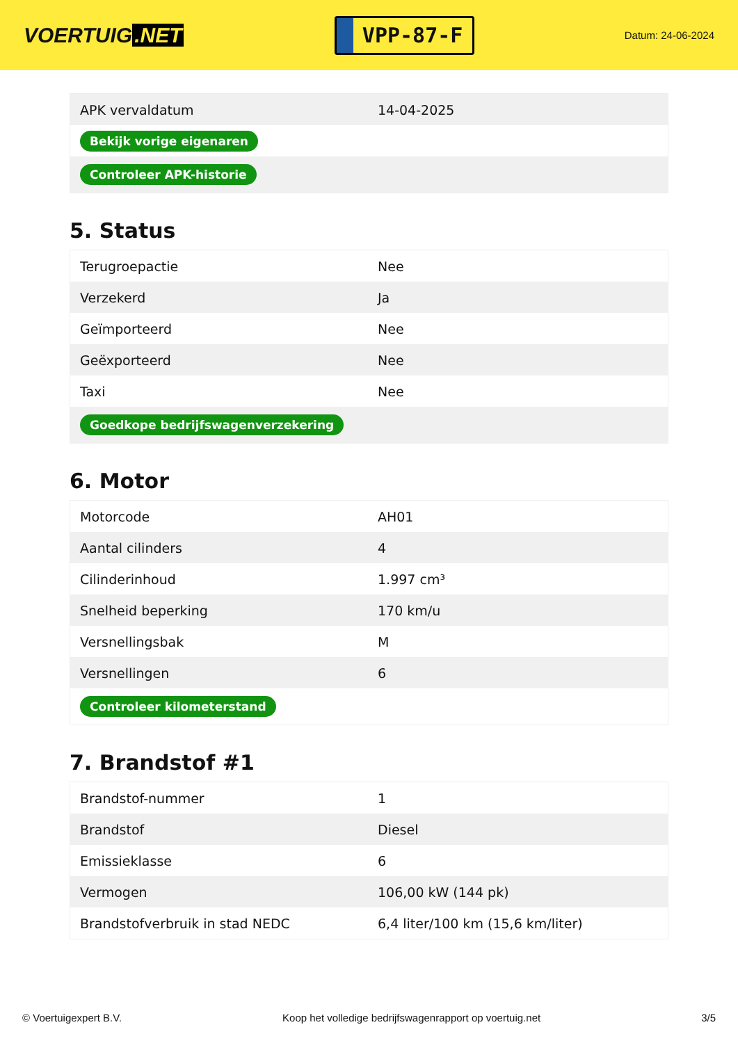VOERTUIG.NET
VPP-87-F
Datum: 24-06-2024
| APK vervaldatum | 14-04-2025 |
| Bekijk vorige eigenaren | |
| Controleer APK-historie | |
5. Status
| Terugroepactie | Nee |
| Verzekerd | Ja |
| Geïmporteerd | Nee |
| Geëxporteerd | Nee |
| Taxi | Nee |
| Goedkope bedrijfswagenverzekering | |
6. Motor
| Motorcode | AH01 |
| Aantal cilinders | 4 |
| Cilinderinhoud | 1.997 cm³ |
| Snelheid beperking | 170 km/u |
| Versnellingsbak | M |
| Versnellingen | 6 |
| Controleer kilometerstand | |
7. Brandstof #1
| Brandstof-nummer | 1 |
| Brandstof | Diesel |
| Emissieklasse | 6 |
| Vermogen | 106,00 kW (144 pk) |
| Brandstofverbruik in stad NEDC | 6,4 liter/100 km (15,6 km/liter) |
© Voertuigexpert B.V. Koop het volledige bedrijfswagenrapport op voertuig.net 3/5